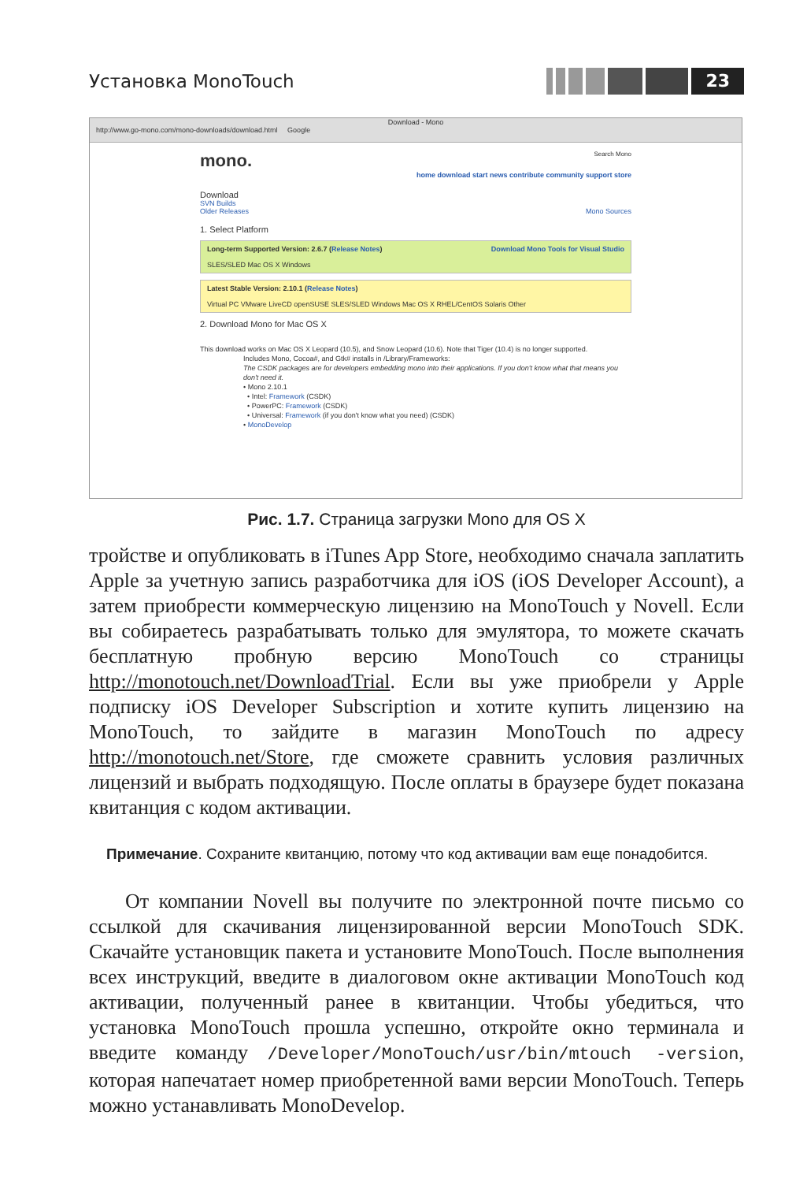Установка MonoTouch
23
Download - Mono
http://www.go-mono.com/mono-downloads/download.html Google
mono. Search Mono
home download start news contribute community support store
Download
SVN Builds
Older Releases Mono Sources
1. Select Platform
Long-term Supported Version: 2.6.7 (Release Notes) Download Mono Tools for Visual Studio
SLES/SLED Mac OS X Windows
Latest Stable Version: 2.10.1 (Release Notes)
Virtual PC VMware LiveCD openSUSE SLES/SLED Windows Mac OS X RHEL/CentOS Solaris Other
2. Download Mono for Mac OS X
This download works on Mac OS X Leopard (10.5), and Snow Leopard (10.6). Note that Tiger (10.4) is no longer supported.
Includes Mono, Cocoa#, and Gtk# installs in /Library/Frameworks:
The CSDK packages are for developers embedding mono into their applications. If you don't know what that means you don't need it.
• Mono 2.10.1
• Intel: Framework (CSDK)
• PowerPC: Framework (CSDK)
• Universal: Framework (if you don't know what you need) (CSDK)
• MonoDevelop
Рис. 1.7. Страница загрузки Mono для OS X
тройстве и опубликовать в iTunes App Store, необходимо сначала заплатить Apple за учетную запись разработчика для iOS (iOS Developer Account), а затем приобрести коммерческую лицензию на MonoTouch у Novell. Если вы собираетесь разрабатывать только для эмулятора, то можете скачать бесплатную пробную версию MonoTouch со страницы http://monotouch.net/DownloadTrial. Если вы уже приобрели у Apple подписку iOS Developer Subscription и хотите купить лицензию на MonoTouch, то зайдите в магазин MonoTouch по адресу http://monotouch.net/Store, где сможете сравнить условия различных лицензий и выбрать подходящую. После оплаты в браузере будет показана квитанция с кодом активации.
Примечание. Сохраните квитанцию, потому что код активации вам еще понадобится.
От компании Novell вы получите по электронной почте письмо со ссылкой для скачивания лицензированной версии MonoTouch SDK. Скачайте установщик пакета и установите MonoTouch. После выполнения всех инструкций, введите в диалоговом окне активации MonoTouch код активации, полученный ранее в квитанции. Чтобы убедиться, что установка MonoTouch прошла успешно, откройте окно терминала и введите команду /Developer/MonoTouch/usr/bin/mtouch -version, которая напечатает номер приобретенной вами версии MonoTouch. Теперь можно устанавливать MonoDevelop.